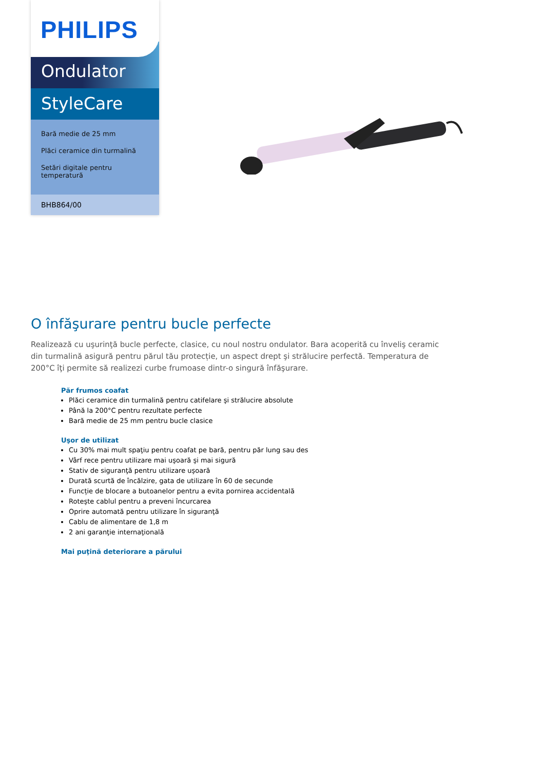PHILIPS
Ondulator
StyleCare
Bară medie de 25 mm
Plăci ceramice din turmalină
Setări digitale pentru temperatură
BHB864/00
O înfăşurare pentru bucle perfecte
Realizează cu uşurinţă bucle perfecte, clasice, cu noul nostru ondulator. Bara acoperită cu înveliş ceramic din turmalină asigură pentru părul tău protecție, un aspect drept şi strălucire perfectă. Temperatura de 200°C îţi permite să realizezi curbe frumoase dintr-o singură înfăşurare.
Păr frumos coafat
Plăci ceramice din turmalină pentru catifelare şi strălucire absolute
Până la 200°C pentru rezultate perfecte
Bară medie de 25 mm pentru bucle clasice
Uşor de utilizat
Cu 30% mai mult spaţiu pentru coafat pe bară, pentru păr lung sau des
Vârf rece pentru utilizare mai uşoară şi mai sigură
Stativ de siguranţă pentru utilizare uşoară
Durată scurtă de încălzire, gata de utilizare în 60 de secunde
Funcție de blocare a butoanelor pentru a evita pornirea accidentală
Roteşte cablul pentru a preveni încurcarea
Oprire automată pentru utilizare în siguranţă
Cablu de alimentare de 1,8 m
2 ani garanţie internaţională
Mai puţină deteriorare a părului